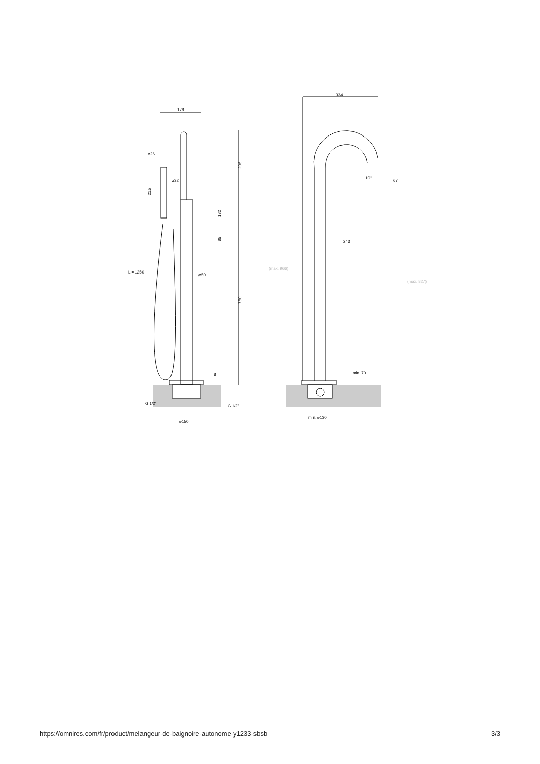178
⌀26
⌀32
215
206
132
85
L = 1250
⌀50
760
8
G 1/2"
G 1/2"
⌀150
334
10°
67
243
(max. 966)
(max. 827)
min. 70
min. ⌀130
https://omnires.com/fr/product/melangeur-de-baignoire-autonome-y1233-sbsb 3/3